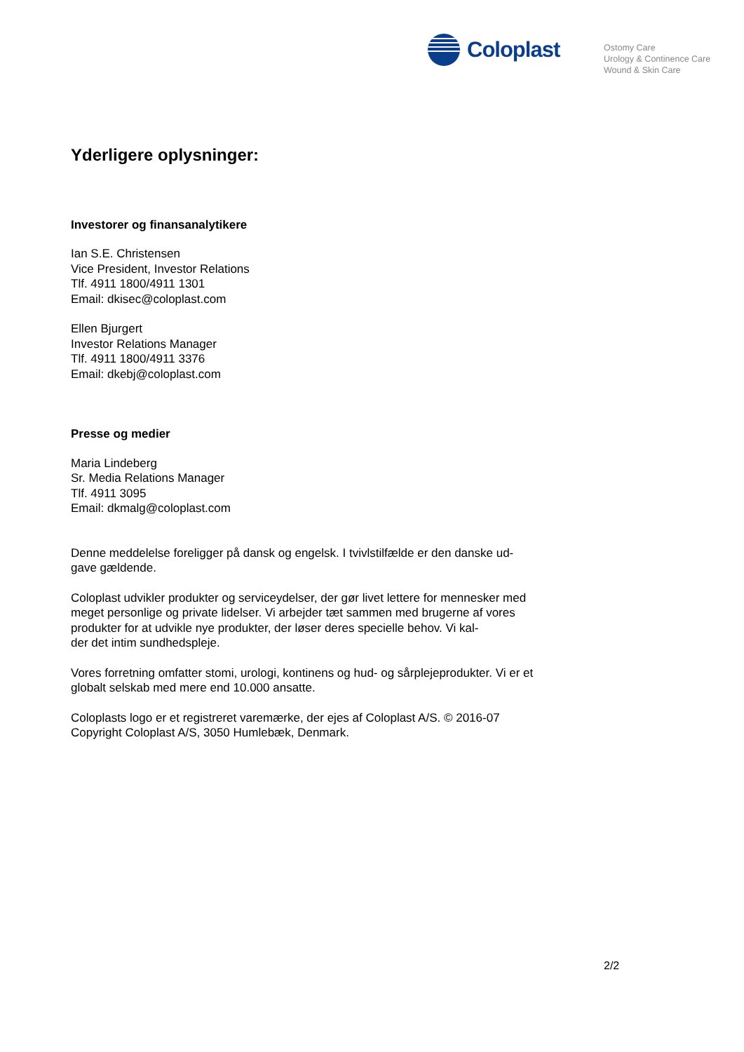Coloplast
Ostomy Care
Urology & Continence Care
Wound & Skin Care
Yderligere oplysninger:
Investorer og finansanalytikere
Ian S.E. Christensen
Vice President, Investor Relations
Tlf. 4911 1800/4911 1301
Email: dkisec@coloplast.com
Ellen Bjurgert
Investor Relations Manager
Tlf. 4911 1800/4911 3376
Email: dkebj@coloplast.com
Presse og medier
Maria Lindeberg
Sr. Media Relations Manager
Tlf. 4911 3095
Email: dkmalg@coloplast.com
Denne meddelelse foreligger på dansk og engelsk. I tvivlstilfælde er den danske ud-
gave gældende.
Coloplast udvikler produkter og serviceydelser, der gør livet lettere for mennesker med meget personlige og private lidelser. Vi arbejder tæt sammen med brugerne af vores produkter for at udvikle nye produkter, der løser deres specielle behov. Vi kal-
der det intim sundhedspleje.
Vores forretning omfatter stomi, urologi, kontinens og hud- og sårplejeprodukter. Vi er et globalt selskab med mere end 10.000 ansatte.
Coloplasts logo er et registreret varemærke, der ejes af Coloplast A/S. © 2016-07
Copyright Coloplast A/S, 3050 Humlebæk, Denmark.
2/2